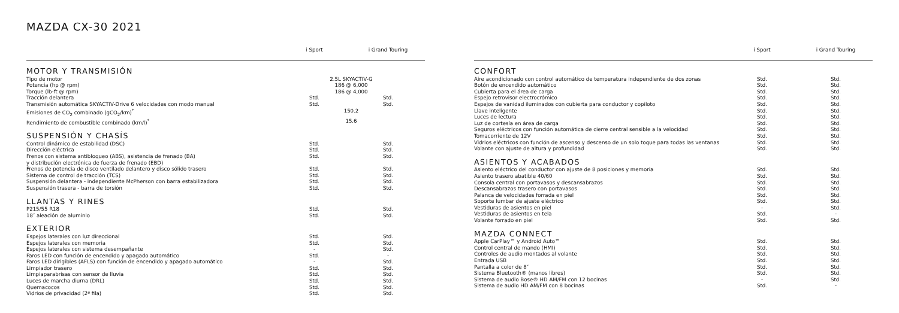MAZDA CX-30 2021
i Sport i Grand Touring
MOTOR Y TRANSMISIÓN
| Tipo de motor | 2.5L SKYACTIV-G | |
| Potencia (hp @ rpm) | 186 @ 6,000 | |
| Torque (lb-ft @ rpm) | 186 @ 4,000 | |
| Tracción delantera | Std. | Std. |
| Transmisión automática SKYACTIV-Drive 6 velocidades con modo manual | Std. | Std. |
| Emisiones de CO<sub>2</sub> combinado (gCO<sub>2</sub>/km)<sup>*</sup> | 150.2 | |
| Rendimiento de combustible combinado (km/l)<sup>*</sup> | 15.6 | |
SUSPENSIÓN Y CHASÍS
| Control dinámico de estabilidad (DSC) | Std. | Std. |
| Dirección eléctrica | Std. | Std. |
| Frenos con sistema antibloqueo (ABS), asistencia de frenado (BA) y distribución electrónica de fuerza de frenado (EBD) | Std. | Std. |
| Frenos de potencia de disco ventilado delantero y disco sólido trasero | Std. | Std. |
| Sistema de control de tracción (TCS) | Std. | Std. |
| Suspensión delantera - independiente McPherson con barra estabilizadora | Std. | Std. |
| Suspensión trasera - barra de torsión | Std. | Std. |
LLANTAS Y RINES
| P215/55 R18 | Std. | Std. |
| 18″ aleación de aluminio | Std. | Std. |
EXTERIOR
| Espejos laterales con luz direccional | Std. | Std. |
| Espejos laterales con memoria | Std. | Std. |
| Espejos laterales con sistema desempañante | - | Std. |
| Faros LED con función de encendido y apagado automático | Std. | - |
| Faros LED dirigibles (AFLS) con función de encendido y apagado automático | - | Std. |
| Limpiador trasero | Std. | Std. |
| Limpiaparabrisas con sensor de lluvia | Std. | Std. |
| Luces de marcha diurna (DRL) | Std. | Std. |
| Quemacocos | Std. | Std. |
| Vidrios de privacidad (2ª fila) | Std. | Std. |
i Sport i Grand Touring
CONFORT
| Aire acondicionado con control automático de temperatura independiente de dos zonas | Std. | Std. |
| Botón de encendido automático | Std. | Std. |
| Cubierta para el área de carga | Std. | Std. |
| Espejo retrovisor electrocrómico | Std. | Std. |
| Espejos de vanidad iluminados con cubierta para conductor y copiloto | Std. | Std. |
| Llave inteligente | Std. | Std. |
| Luces de lectura | Std. | Std. |
| Luz de cortesía en área de carga | Std. | Std. |
| Seguros eléctricos con función automática de cierre central sensible a la velocidad | Std. | Std. |
| Tomacorriente de 12V | Std. | Std. |
| Vidrios eléctricos con función de ascenso y descenso de un solo toque para todas las ventanas | Std. | Std. |
| Volante con ajuste de altura y profundidad | Std. | Std. |
ASIENTOS Y ACABADOS
| Asiento eléctrico del conductor con ajuste de 8 posiciones y memoria | Std. | Std. |
| Asiento trasero abatible 40/60 | Std. | Std. |
| Consola central con portavasos y descansabrazos | Std. | Std. |
| Descansabrazos trasero con portavasos | Std. | Std. |
| Palanca de velocidades forrada en piel | Std. | Std. |
| Soporte lumbar de ajuste eléctrico | Std. | Std. |
| Vestiduras de asientos en piel | - | Std. |
| Vestiduras de asientos en tela | Std. | - |
| Volante forrado en piel | Std. | Std. |
MAZDA CONNECT
| Apple CarPlay™ y Android Auto™ | Std. | Std. |
| Control central de mando (HMI) | Std. | Std. |
| Controles de audio montados al volante | Std. | Std. |
| Entrada USB | Std. | Std. |
| Pantalla a color de 8″ | Std. | Std. |
| Sistema Bluetooth® (manos libres) | Std. | Std. |
| Sistema de audio Bose® HD AM/FM con 12 bocinas | - | Std. |
| Sistema de audio HD AM/FM con 8 bocinas | Std. | - |